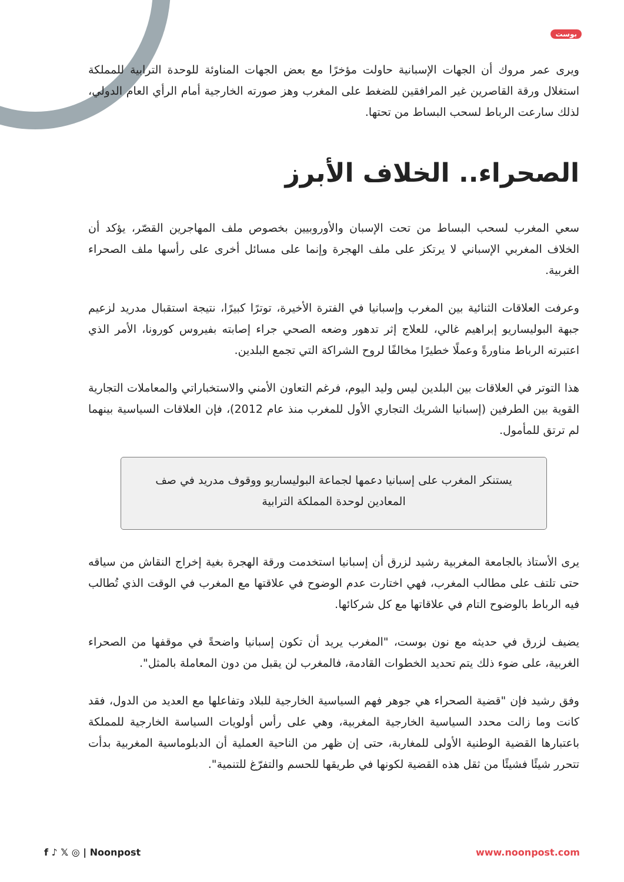بوست
ويرى عمر مروك أن الجهات الإسبانية حاولت مؤخرًا مع بعض الجهات المناوئة للوحدة الترابية للمملكة استغلال ورقة القاصرين غير المرافقين للضغط على المغرب وهز صورته الخارجية أمام الرأي العام الدولي، لذلك سارعت الرباط لسحب البساط من تحتها.
الصحراء.. الخلاف الأبرز
سعي المغرب لسحب البساط من تحت الإسبان والأوروبيين بخصوص ملف المهاجرين القصّر، يؤكد أن الخلاف المغربي الإسباني لا يرتكز على ملف الهجرة وإنما على مسائل أخرى على رأسها ملف الصحراء الغربية.
وعرفت العلاقات الثنائية بين المغرب وإسبانيا في الفترة الأخيرة، توترًا كبيرًا، نتيجة استقبال مدريد لزعيم جبهة البوليساريو إبراهيم غالي، للعلاج إثر تدهور وضعه الصحي جراء إصابته بفيروس كورونا، الأمر الذي اعتبرته الرباط مناورةً وعملًا خطيرًا مخالفًا لروح الشراكة التي تجمع البلدين.
هذا التوتر في العلاقات بين البلدين ليس وليد اليوم، فرغم التعاون الأمني والاستخباراتي والمعاملات التجارية القوية بين الطرفين (إسبانيا الشريك التجاري الأول للمغرب منذ عام 2012)، فإن العلاقات السياسية بينهما لم ترتق للمأمول.
يستنكر المغرب على إسبانيا دعمها لجماعة البوليساريو ووقوف مدريد في صف المعادين لوحدة المملكة الترابية
يرى الأستاذ بالجامعة المغربية رشيد لزرق أن إسبانيا استخدمت ورقة الهجرة بغية إخراج النقاش من سياقه حتى تلتف على مطالب المغرب، فهي اختارت عدم الوضوح في علاقتها مع المغرب في الوقت الذي تُطالب فيه الرباط بالوضوح التام في علاقاتها مع كل شركائها.
يضيف لزرق في حديثه مع نون بوست، "المغرب يريد أن تكون إسبانيا واضحةً في موقفها من الصحراء الغربية، على ضوء ذلك يتم تحديد الخطوات القادمة، فالمغرب لن يقبل من دون المعاملة بالمثل".
وفق رشيد فإن "قضية الصحراء هي جوهر فهم السياسية الخارجية للبلاد وتفاعلها مع العديد من الدول، فقد كانت وما زالت محدد السياسية الخارجية المغربية، وهي على رأس أولويات السياسة الخارجية للمملكة باعتبارها القضية الوطنية الأولى للمغاربة، حتى إن ظهر من الناحية العملية أن الدبلوماسية المغربية بدأت تتحرر شيئًا فشيئًا من ثقل هذه القضية لكونها في طريقها للحسم والتفرّغ للتنمية".
f ♪ 𝕏 ◎ | Noonpost www.noonpost.com